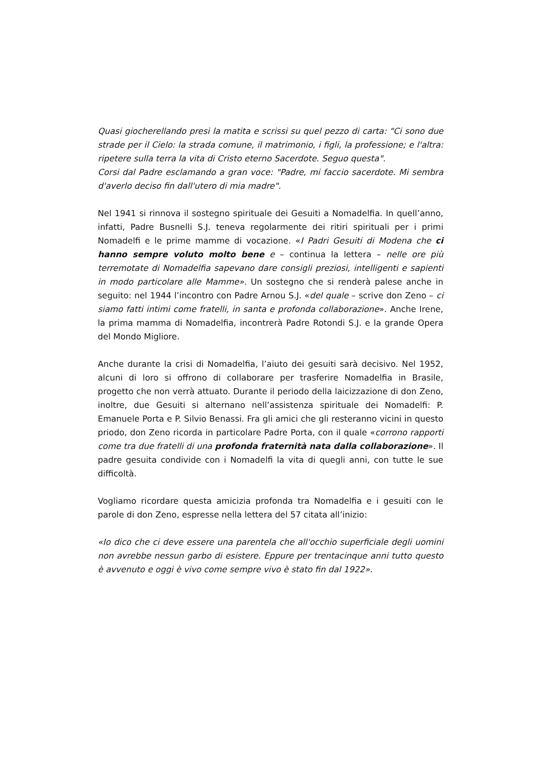Quasi giocherellando presi la matita e scrissi su quel pezzo di carta: "Ci sono due strade per il Cielo: la strada comune, il matrimonio, i figli, la professione; e l'altra: ripetere sulla terra la vita di Cristo eterno Sacerdote. Seguo questa".
Corsi dal Padre esclamando a gran voce: "Padre, mi faccio sacerdote. Mi sembra d'averlo deciso fin dall'utero di mia madre".
Nel 1941 si rinnova il sostegno spirituale dei Gesuiti a Nomadelfia. In quell’anno, infatti, Padre Busnelli S.J. teneva regolarmente dei ritiri spirituali per i primi Nomadelfi e le prime mamme di vocazione. «I Padri Gesuiti di Modena che ci hanno sempre voluto molto bene e – continua la lettera – nelle ore più terremotate di Nomadelfia sapevano dare consigli preziosi, intelligenti e sapienti in modo particolare alle Mamme». Un sostegno che si renderà palese anche in seguito: nel 1944 l’incontro con Padre Arnou S.J. «del quale – scrive don Zeno – ci siamo fatti intimi come fratelli, in santa e profonda collaborazione». Anche Irene, la prima mamma di Nomadelfia, incontrerà Padre Rotondi S.J. e la grande Opera del Mondo Migliore.
Anche durante la crisi di Nomadelfia, l’aiuto dei gesuiti sarà decisivo. Nel 1952, alcuni di loro si offrono di collaborare per trasferire Nomadelfia in Brasile, progetto che non verrà attuato. Durante il periodo della laicizzazione di don Zeno, inoltre, due Gesuiti si alternano nell’assistenza spirituale dei Nomadelfi: P. Emanuele Porta e P. Silvio Benassi. Fra gli amici che gli resteranno vicini in questo priodo, don Zeno ricorda in particolare Padre Porta, con il quale «corrono rapporti come tra due fratelli di una profonda fraternità nata dalla collaborazione». Il padre gesuita condivide con i Nomadelfi la vita di quegli anni, con tutte le sue difficoltà.
Vogliamo ricordare questa amicizia profonda tra Nomadelfia e i gesuiti con le parole di don Zeno, espresse nella lettera del 57 citata all’inizio:
«Io dico che ci deve essere una parentela che all'occhio superficiale degli uomini non avrebbe nessun garbo di esistere. Eppure per trentacinque anni tutto questo è avvenuto e oggi è vivo come sempre vivo è stato fin dal 1922».